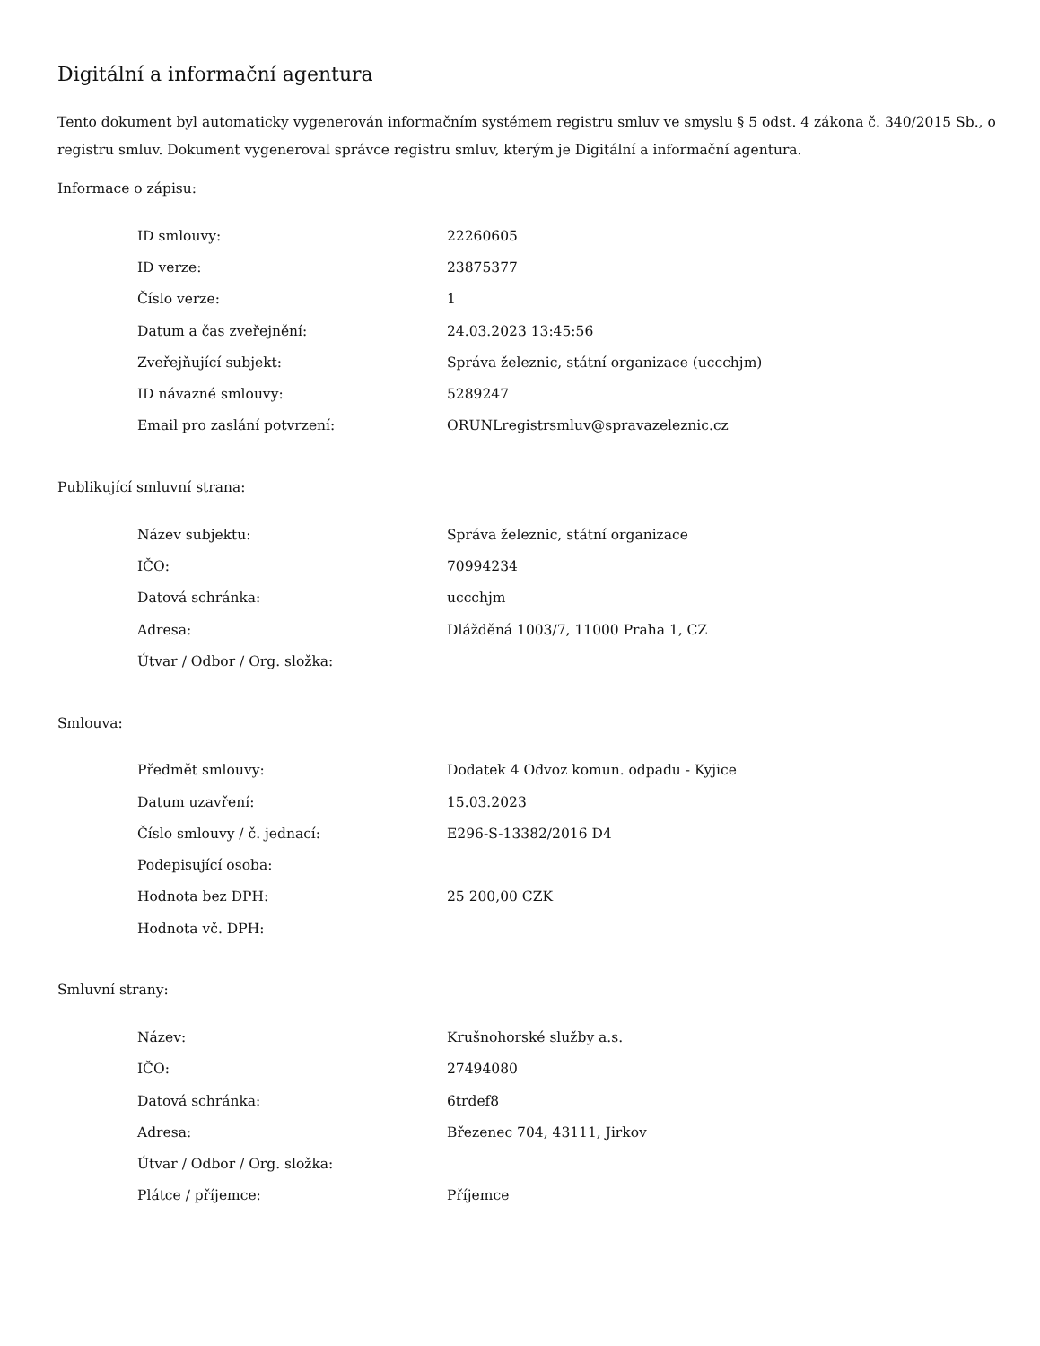Digitální a informační agentura
Tento dokument byl automaticky vygenerován informačním systémem registru smluv ve smyslu § 5 odst. 4 zákona č. 340/2015 Sb., o registru smluv. Dokument vygeneroval správce registru smluv, kterým je Digitální a informační agentura.
Informace o zápisu:
| ID smlouvy: | 22260605 |
| ID verze: | 23875377 |
| Číslo verze: | 1 |
| Datum a čas zveřejnění: | 24.03.2023 13:45:56 |
| Zveřejňující subjekt: | Správa železnic, státní organizace (uccchjm) |
| ID návazné smlouvy: | 5289247 |
| Email pro zaslání potvrzení: | ORUNLregistrsmluv@spravazeleznic.cz |
Publikující smluvní strana:
| Název subjektu: | Správa železnic, státní organizace |
| IČO: | 70994234 |
| Datová schránka: | uccchjm |
| Adresa: | Dlážděná 1003/7, 11000 Praha 1, CZ |
| Útvar / Odbor / Org. složka: | |
Smlouva:
| Předmět smlouvy: | Dodatek 4 Odvoz komun. odpadu - Kyjice |
| Datum uzavření: | 15.03.2023 |
| Číslo smlouvy / č. jednací: | E296-S-13382/2016 D4 |
| Podepisující osoba: | |
| Hodnota bez DPH: | 25 200,00 CZK |
| Hodnota vč. DPH: | |
Smluvní strany:
| Název: | Krušnohorské služby a.s. |
| IČO: | 27494080 |
| Datová schránka: | 6trdef8 |
| Adresa: | Březenec 704, 43111, Jirkov |
| Útvar / Odbor / Org. složka: | |
| Plátce / příjemce: | Příjemce |